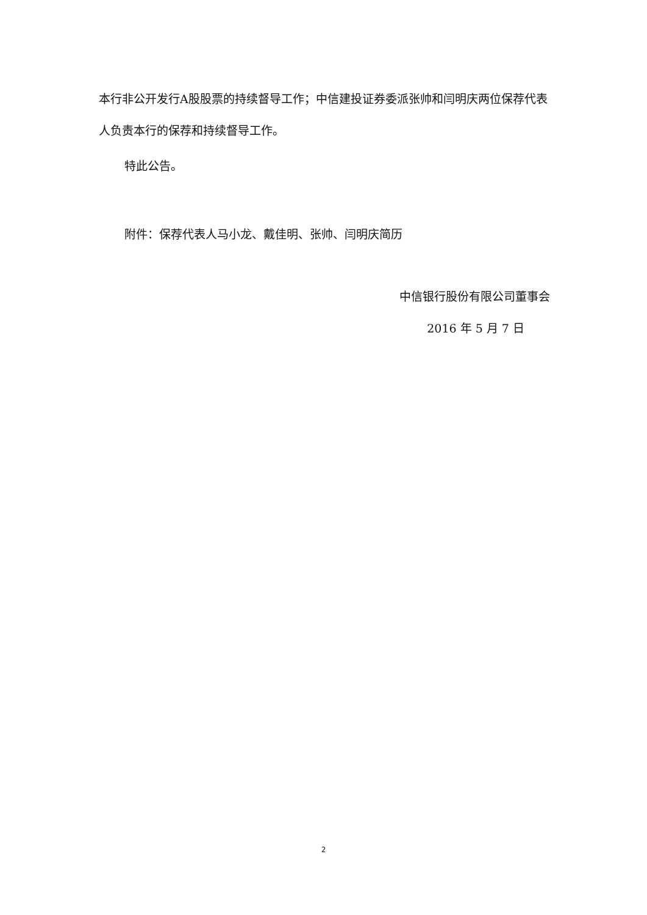本行非公开发行A股股票的持续督导工作；中信建投证券委派张帅和闫明庆两位保荐代表人负责本行的保荐和持续督导工作。
特此公告。
附件：保荐代表人马小龙、戴佳明、张帅、闫明庆简历
中信银行股份有限公司董事会
2016 年 5 月 7 日
2